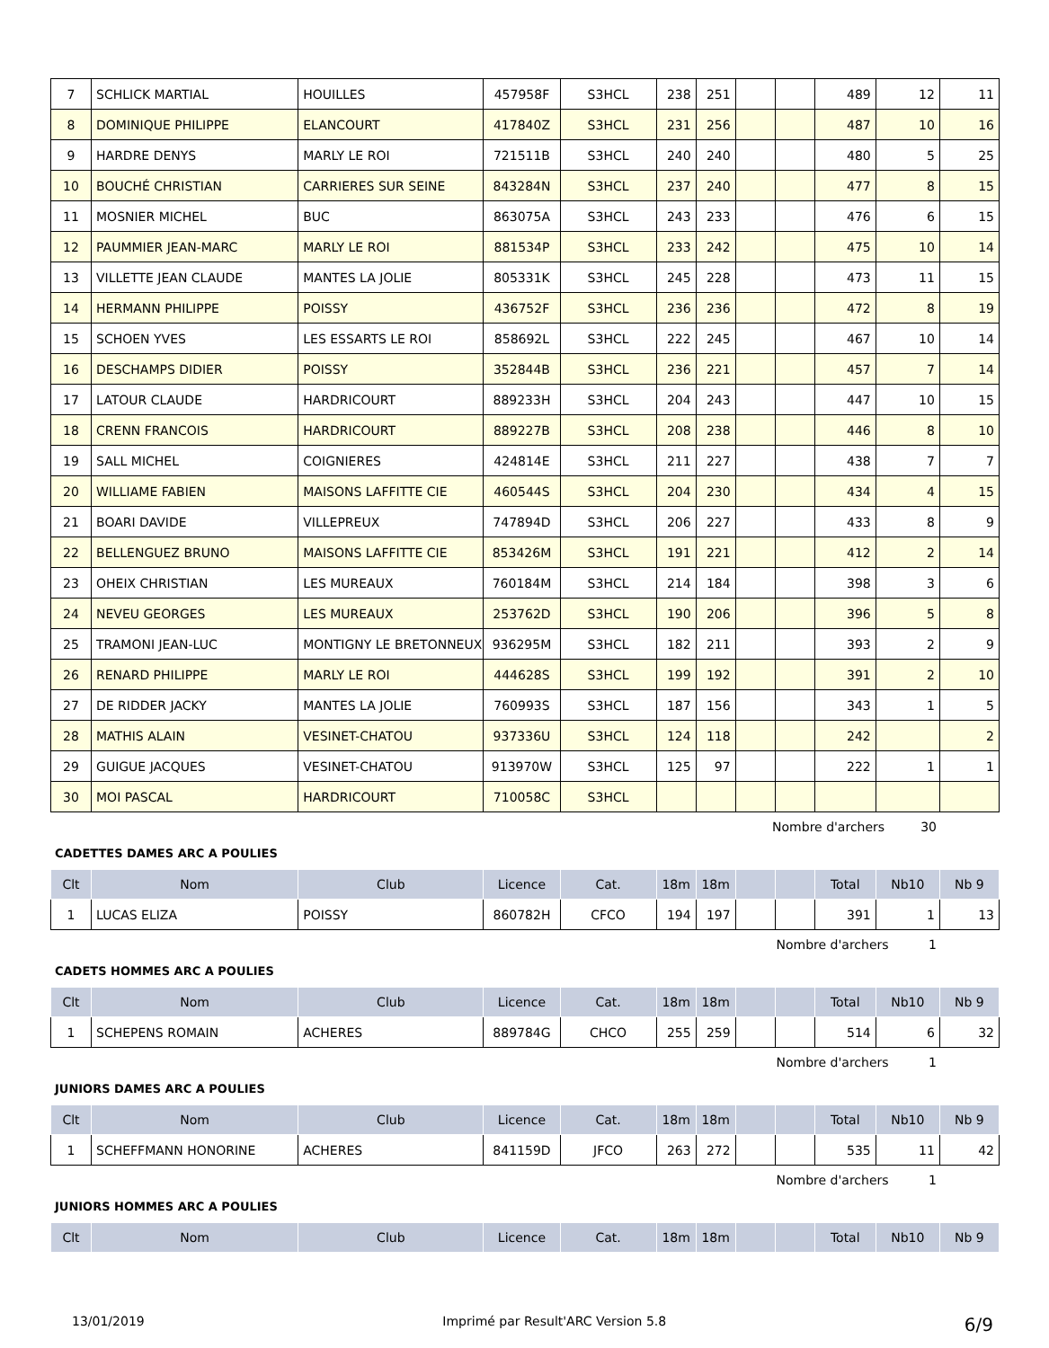| 7 | SCHLICK MARTIAL | HOUILLES | 457958F | S3HCL | 238 | 251 | | | 489 | 12 | 11 |
| 8 | DOMINIQUE PHILIPPE | ELANCOURT | 417840Z | S3HCL | 231 | 256 | | | 487 | 10 | 16 |
| 9 | HARDRE DENYS | MARLY LE ROI | 721511B | S3HCL | 240 | 240 | | | 480 | 5 | 25 |
| 10 | BOUCHÉ CHRISTIAN | CARRIERES SUR SEINE | 843284N | S3HCL | 237 | 240 | | | 477 | 8 | 15 |
| 11 | MOSNIER MICHEL | BUC | 863075A | S3HCL | 243 | 233 | | | 476 | 6 | 15 |
| 12 | PAUMMIER JEAN-MARC | MARLY LE ROI | 881534P | S3HCL | 233 | 242 | | | 475 | 10 | 14 |
| 13 | VILLETTE JEAN CLAUDE | MANTES LA JOLIE | 805331K | S3HCL | 245 | 228 | | | 473 | 11 | 15 |
| 14 | HERMANN PHILIPPE | POISSY | 436752F | S3HCL | 236 | 236 | | | 472 | 8 | 19 |
| 15 | SCHOEN YVES | LES ESSARTS LE ROI | 858692L | S3HCL | 222 | 245 | | | 467 | 10 | 14 |
| 16 | DESCHAMPS DIDIER | POISSY | 352844B | S3HCL | 236 | 221 | | | 457 | 7 | 14 |
| 17 | LATOUR CLAUDE | HARDRICOURT | 889233H | S3HCL | 204 | 243 | | | 447 | 10 | 15 |
| 18 | CRENN FRANCOIS | HARDRICOURT | 889227B | S3HCL | 208 | 238 | | | 446 | 8 | 10 |
| 19 | SALL MICHEL | COIGNIERES | 424814E | S3HCL | 211 | 227 | | | 438 | 7 | 7 |
| 20 | WILLIAME FABIEN | MAISONS LAFFITTE CIE | 460544S | S3HCL | 204 | 230 | | | 434 | 4 | 15 |
| 21 | BOARI DAVIDE | VILLEPREUX | 747894D | S3HCL | 206 | 227 | | | 433 | 8 | 9 |
| 22 | BELLENGUEZ BRUNO | MAISONS LAFFITTE CIE | 853426M | S3HCL | 191 | 221 | | | 412 | 2 | 14 |
| 23 | OHEIX CHRISTIAN | LES MUREAUX | 760184M | S3HCL | 214 | 184 | | | 398 | 3 | 6 |
| 24 | NEVEU GEORGES | LES MUREAUX | 253762D | S3HCL | 190 | 206 | | | 396 | 5 | 8 |
| 25 | TRAMONI JEAN-LUC | MONTIGNY LE BRETONNEUX | 936295M | S3HCL | 182 | 211 | | | 393 | 2 | 9 |
| 26 | RENARD PHILIPPE | MARLY LE ROI | 444628S | S3HCL | 199 | 192 | | | 391 | 2 | 10 |
| 27 | DE RIDDER JACKY | MANTES LA JOLIE | 760993S | S3HCL | 187 | 156 | | | 343 | 1 | 5 |
| 28 | MATHIS ALAIN | VESINET-CHATOU | 937336U | S3HCL | 124 | 118 | | | 242 | | 2 |
| 29 | GUIGUE JACQUES | VESINET-CHATOU | 913970W | S3HCL | 125 | 97 | | | 222 | 1 | 1 |
| 30 | MOI PASCAL | HARDRICOURT | 710058C | S3HCL | | | | | | | |
Nombre d'archers 30
CADETTES DAMES ARC A POULIES
| Clt | Nom | Club | Licence | Cat. | 18m | 18m | | | Total | Nb10 | Nb 9 |
| --- | --- | --- | --- | --- | --- | --- | --- | --- | --- | --- | --- |
| 1 | LUCAS ELIZA | POISSY | 860782H | CFCO | 194 | 197 | | | 391 | 1 | 13 |
Nombre d'archers 1
CADETS HOMMES ARC A POULIES
| Clt | Nom | Club | Licence | Cat. | 18m | 18m | | | Total | Nb10 | Nb 9 |
| --- | --- | --- | --- | --- | --- | --- | --- | --- | --- | --- | --- |
| 1 | SCHEPENS ROMAIN | ACHERES | 889784G | CHCO | 255 | 259 | | | 514 | 6 | 32 |
Nombre d'archers 1
JUNIORS DAMES ARC A POULIES
| Clt | Nom | Club | Licence | Cat. | 18m | 18m | | | Total | Nb10 | Nb 9 |
| --- | --- | --- | --- | --- | --- | --- | --- | --- | --- | --- | --- |
| 1 | SCHEFFMANN HONORINE | ACHERES | 841159D | JFCO | 263 | 272 | | | 535 | 11 | 42 |
Nombre d'archers 1
JUNIORS HOMMES ARC A POULIES
| Clt | Nom | Club | Licence | Cat. | 18m | 18m | | | Total | Nb10 | Nb 9 |
| --- | --- | --- | --- | --- | --- | --- | --- | --- | --- | --- | --- |
13/01/2019 Imprimé par Result'ARC Version 5.8 6/9